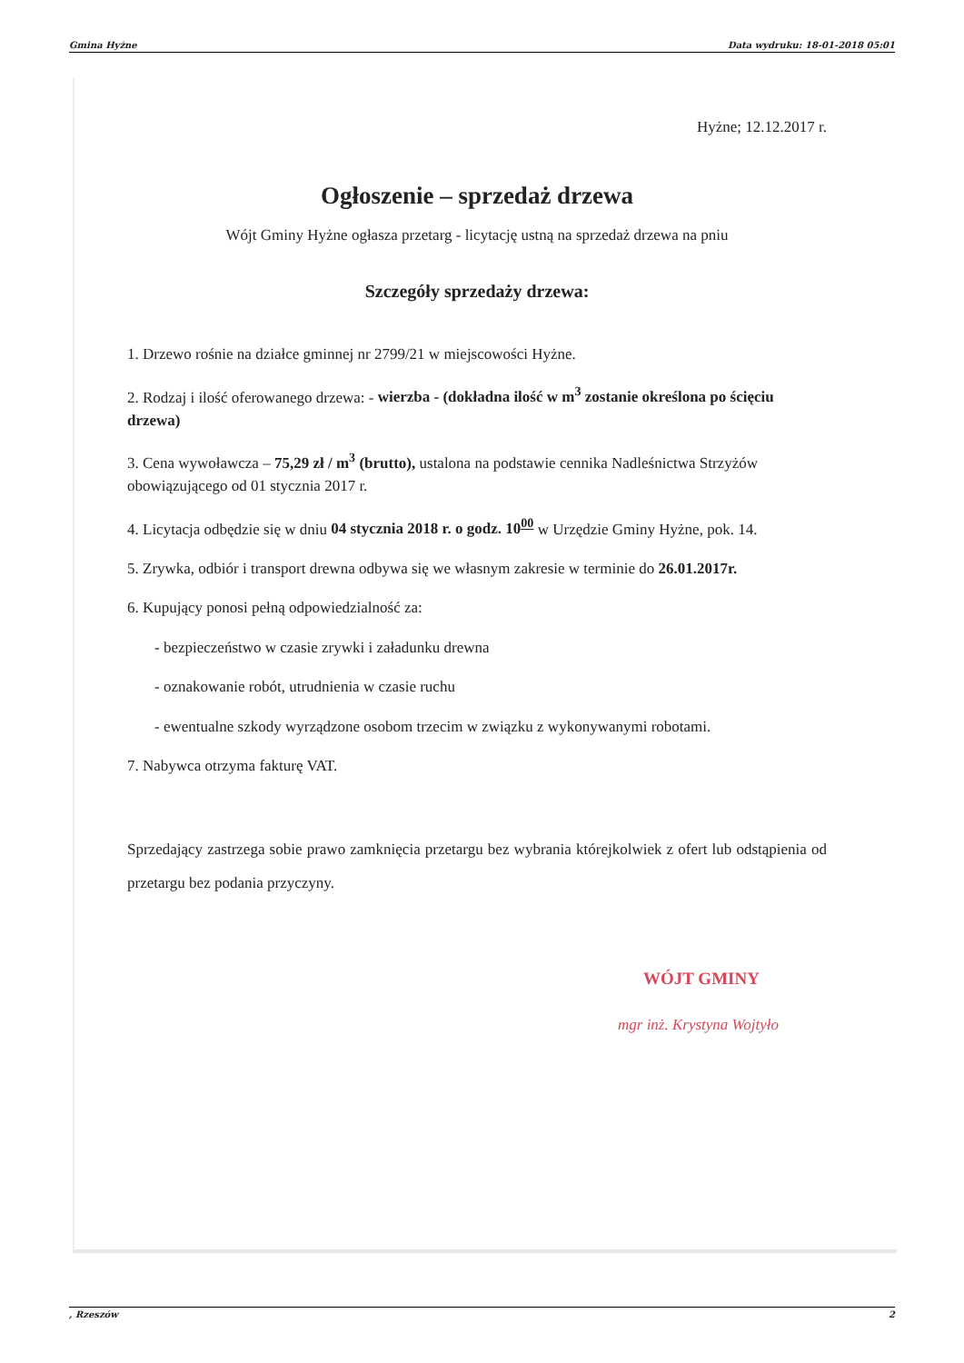Gmina Hyżne Data wydruku: 18-01-2018 05:01
Hyżne; 12.12.2017 r.
Ogłoszenie – sprzedaż drzewa
Wójt Gminy Hyżne ogłasza przetarg - licytację ustną na sprzedaż drzewa na pniu
Szczegóły sprzedaży drzewa:
1. Drzewo rośnie na działce gminnej nr 2799/21 w miejscowości Hyżne.
2. Rodzaj i ilość oferowanego drzewa: - wierzba - (dokładna ilość w m<sup>3</sup> zostanie określona po ścięciu drzewa)
3. Cena wywoławcza – 75,29 zł / m<sup>3</sup> (brutto), ustalona na podstawie cennika Nadleśnictwa Strzyżów obowiązującego od 01 stycznia 2017 r.
4. Licytacja odbędzie się w dniu 04 stycznia 2018 r. o godz. 10<sup>00</sup> w Urzędzie Gminy Hyżne, pok. 14.
5. Zrywka, odbiór i transport drewna odbywa się we własnym zakresie w terminie do 26.01.2017r.
6. Kupujący ponosi pełną odpowiedzialność za:
- bezpieczeństwo w czasie zrywki i załadunku drewna
- oznakowanie robót, utrudnienia w czasie ruchu
- ewentualne szkody wyrządzone osobom trzecim w związku z wykonywanymi robotami.
7. Nabywca otrzyma fakturę VAT.
Sprzedający zastrzega sobie prawo zamknięcia przetargu bez wybrania którejkolwiek z ofert lub odstąpienia od przetargu bez podania przyczyny.
WÓJT GMINY
mgr inż. Krystyna Wojtyło
, Rzeszów 2